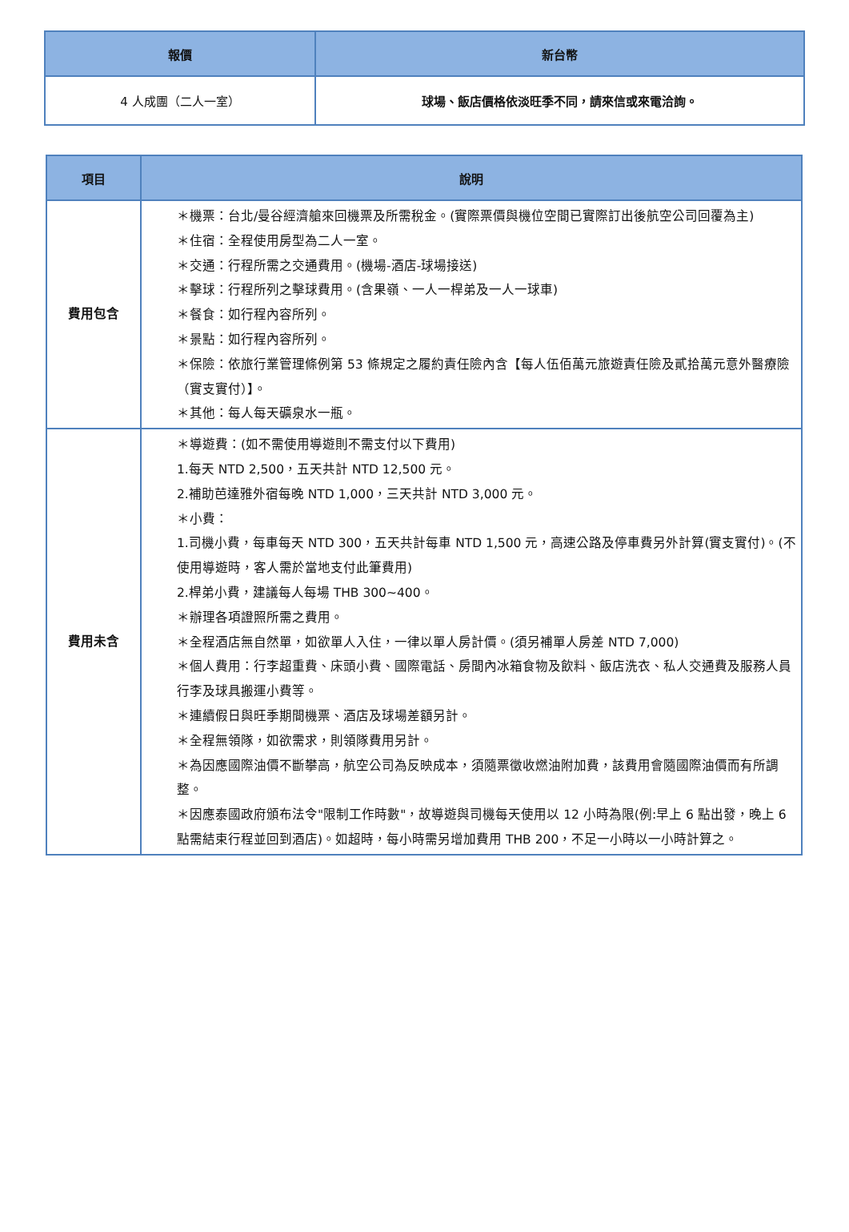| 報價 | 新台幣 |
| --- | --- |
| 4 人成團（二人一室） | 球場、飯店價格依淡旺季不同，請來信或來電洽詢。 |
| 項目 | 說明 |
| --- | --- |
| 費用包含 | ＊機票：台北/曼谷經濟艙來回機票及所需稅金。(實際票價與機位空間已實際訂出後航空公司回覆為主) ＊住宿：全程使用房型為二人一室。 ＊交通：行程所需之交通費用。(機場-酒店-球場接送) ＊擊球：行程所列之擊球費用。(含果嶺、一人一桿弟及一人一球車) ＊餐食：如行程內容所列。 ＊景點：如行程內容所列。 ＊保險：依旅行業管理條例第 53 條規定之履約責任險內含【每人伍佰萬元旅遊責任險及貳拾萬元意外醫療險（實支實付）】。 ＊其他：每人每天礦泉水一瓶。 |
| 費用未含 | ＊導遊費：(如不需使用導遊則不需支付以下費用) 1.每天 NTD 2,500，五天共計 NTD 12,500 元。 2.補助芭達雅外宿每晚 NTD 1,000，三天共計 NTD 3,000 元。 ＊小費： 1.司機小費，每車每天 NTD 300，五天共計每車 NTD 1,500 元，高速公路及停車費另外計算(實支實付)。(不使用導遊時，客人需於當地支付此筆費用) 2.桿弟小費，建議每人每場 THB 300~400。 ＊辦理各項證照所需之費用。 ＊全程酒店無自然單，如欲單人入住，一律以單人房計價。(須另補單人房差 NTD 7,000) ＊個人費用：行李超重費、床頭小費、國際電話、房間內冰箱食物及飲料、飯店洗衣、私人交通費及服務人員行李及球具搬運小費等。 ＊連續假日與旺季期間機票、酒店及球場差額另計。 ＊全程無領隊，如欲需求，則領隊費用另計。 ＊為因應國際油價不斷攀高，航空公司為反映成本，須隨票徵收燃油附加費，該費用會隨國際油價而有所調整。 ＊因應泰國政府頒布法令"限制工作時數"，故導遊與司機每天使用以 12 小時為限(例:早上 6 點出發，晚上 6 點需結束行程並回到酒店)。如超時，每小時需另增加費用 THB 200，不足一小時以一小時計算之。 |